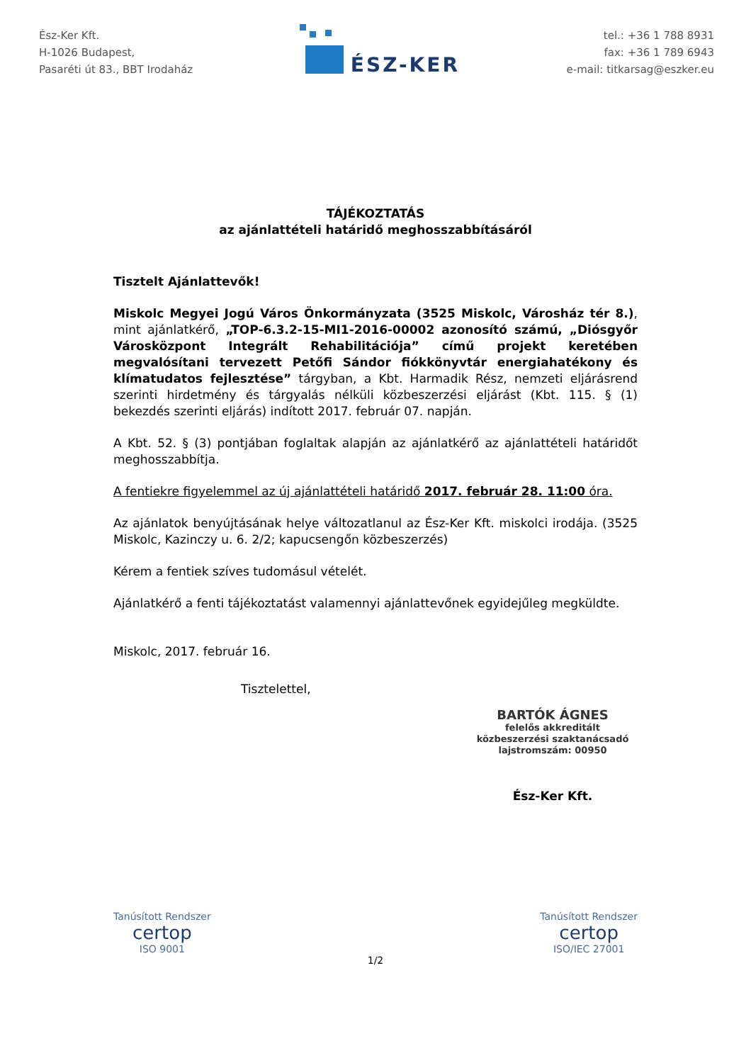Ész-Ker Kft.
H-1026 Budapest,
Pasaréti út 83., BBT Irodaház
ÉSZ-KER
tel.: +36 1 788 8931
fax: +36 1 789 6943
e-mail: titkarsag@eszker.eu
TÁJÉKOZTATÁS
az ajánlattételi határidő meghosszabbításáról
Tisztelt Ajánlattevők!
Miskolc Megyei Jogú Város Önkormányzata (3525 Miskolc, Városház tér 8.), mint ajánlatkérő, „TOP-6.3.2-15-MI1-2016-00002 azonosító számú, „Diósgyőr Városközpont Integrált Rehabilitációja” című projekt keretében megvalósítani tervezett Petőfi Sándor fiókkönyvtár energiahatékony és klímatudatos fejlesztése” tárgyban, a Kbt. Harmadik Rész, nemzeti eljárásrend szerinti hirdetmény és tárgyalás nélküli közbeszerzési eljárást (Kbt. 115. § (1) bekezdés szerinti eljárás) indított 2017. február 07. napján.
A Kbt. 52. § (3) pontjában foglaltak alapján az ajánlatkérő az ajánlattételi határidőt meghosszabbítja.
A fentiekre figyelemmel az új ajánlattételi határidő 2017. február 28. 11:00 óra.
Az ajánlatok benyújtásának helye változatlanul az Ész-Ker Kft. miskolci irodája. (3525 Miskolc, Kazinczy u. 6. 2/2; kapucsengőn közbeszerzés)
Kérem a fentiek szíves tudomásul vételét.
Ajánlatkérő a fenti tájékoztatást valamennyi ajánlattevőnek egyidejűleg megküldte.
Miskolc, 2017. február 16.
Tisztelettel,
BARTÓK ÁGNES
felelős akkreditált
közbeszerzési szaktanácsadó
lajstromszám: 00950
Ész-Ker Kft.
Tanúsított Rendszer
certop
ISO 9001
Tanúsított Rendszer
certop
ISO/IEC 27001
1/2